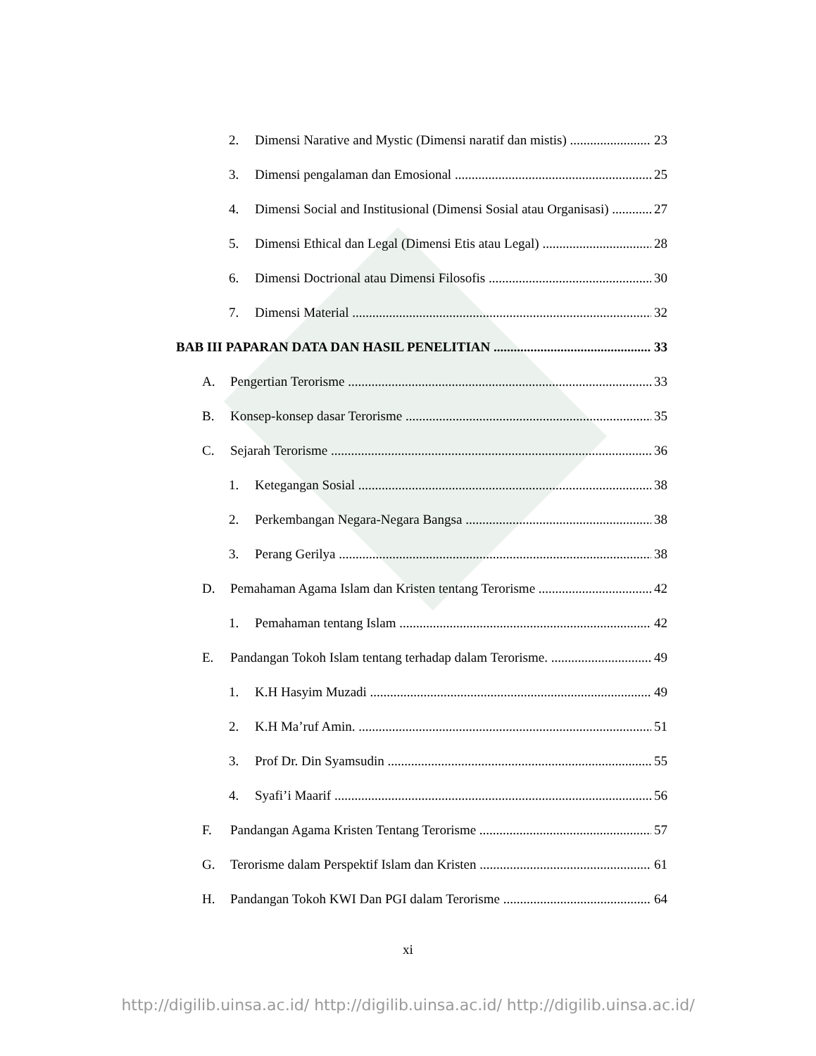2. Dimensi Narative and Mystic (Dimensi naratif dan mistis) 23
3. Dimensi pengalaman dan Emosional 25
4. Dimensi Social and Institusional (Dimensi Sosial atau Organisasi) 27
5. Dimensi Ethical dan Legal (Dimensi Etis atau Legal) 28
6. Dimensi Doctrional atau Dimensi Filosofis 30
7. Dimensi Material 32
BAB III PAPARAN DATA DAN HASIL PENELITIAN 33
A. Pengertian Terorisme 33
B. Konsep-konsep dasar Terorisme 35
C. Sejarah Terorisme 36
1. Ketegangan Sosial 38
2. Perkembangan Negara-Negara Bangsa 38
3. Perang Gerilya 38
D. Pemahaman Agama Islam dan Kristen tentang Terorisme 42
1. Pemahaman tentang Islam 42
E. Pandangan Tokoh Islam tentang terhadap dalam Terorisme. 49
1. K.H Hasyim Muzadi 49
2. K.H Ma’ruf Amin. 51
3. Prof Dr. Din Syamsudin 55
4. Syafi’i Maarif 56
F. Pandangan Agama Kristen Tentang Terorisme 57
G. Terorisme dalam Perspektif Islam dan Kristen 61
H. Pandangan Tokoh KWI Dan PGI dalam Terorisme 64
xi
http://digilib.uinsa.ac.id/ http://digilib.uinsa.ac.id/ http://digilib.uinsa.ac.id/